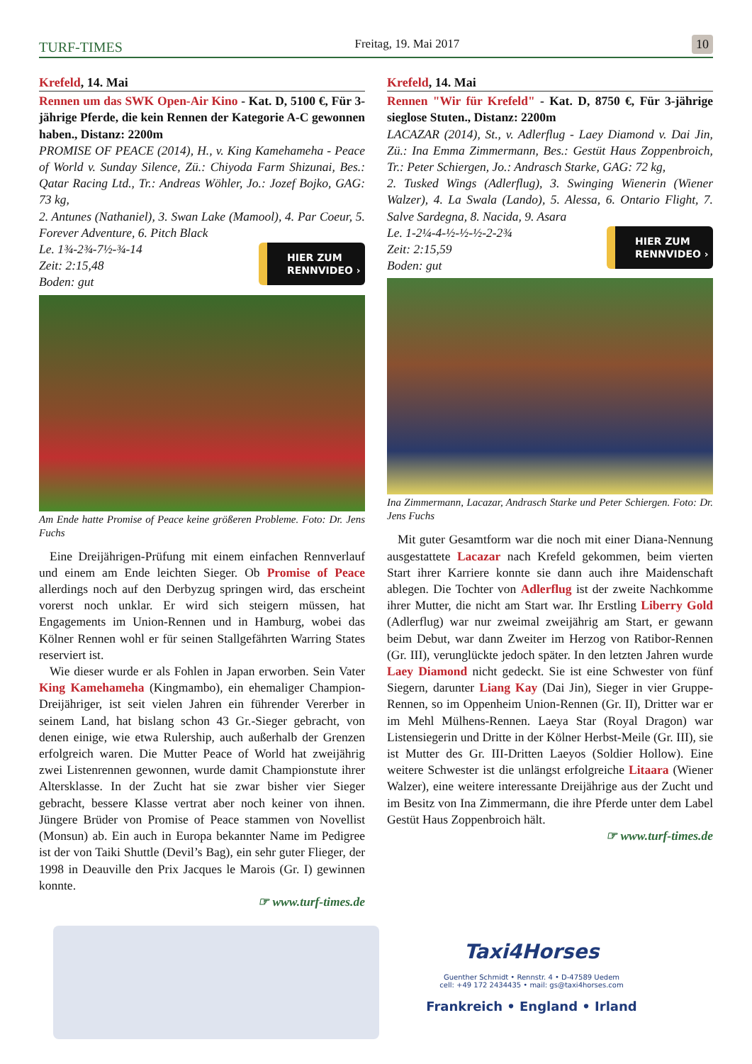TURF-TIMES
Freitag, 19. Mai 2017
10
Krefeld, 14. Mai
Rennen um das SWK Open-Air Kino - Kat. D, 5100 €, Für 3-jährige Pferde, die kein Rennen der Kategorie A-C gewonnen haben., Distanz: 2200m
PROMISE OF PEACE (2014), H., v. King Kamehameha - Peace of World v. Sunday Silence, Zü.: Chiyoda Farm Shizunai, Bes.: Qatar Racing Ltd., Tr.: Andreas Wöhler, Jo.: Jozef Bojko, GAG: 73 kg,
2. Antunes (Nathaniel), 3. Swan Lake (Mamool), 4. Par Coeur, 5. Forever Adventure, 6. Pitch Black
HIER ZUM
RENNVIDEO ›
Le. 1¾-2¾-7½-¾-14
Zeit: 2:15,48
Boden: gut
Am Ende hatte Promise of Peace keine größeren Probleme. Foto: Dr. Jens Fuchs
Eine Dreijährigen-Prüfung mit einem einfachen Rennverlauf und einem am Ende leichten Sieger. Ob Promise of Peace allerdings noch auf den Derbyzug springen wird, das erscheint vorerst noch unklar. Er wird sich steigern müssen, hat Engagements im Union-Rennen und in Hamburg, wobei das Kölner Rennen wohl er für seinen Stallgefährten Warring States reserviert ist.
Wie dieser wurde er als Fohlen in Japan erworben. Sein Vater King Kamehameha (Kingmambo), ein ehemaliger Champion-Dreijähriger, ist seit vielen Jahren ein führender Vererber in seinem Land, hat bislang schon 43 Gr.-Sieger gebracht, von denen einige, wie etwa Rulership, auch außerhalb der Grenzen erfolgreich waren. Die Mutter Peace of World hat zweijährig zwei Listenrennen gewonnen, wurde damit Championstute ihrer Altersklasse. In der Zucht hat sie zwar bisher vier Sieger gebracht, bessere Klasse vertrat aber noch keiner von ihnen. Jüngere Brüder von Promise of Peace stammen von Novellist (Monsun) ab. Ein auch in Europa bekannter Name im Pedigree ist der von Taiki Shuttle (Devil’s Bag), ein sehr guter Flieger, der 1998 in Deauville den Prix Jacques le Marois (Gr. I) gewinnen konnte.
☞ www.turf-times.de
Krefeld, 14. Mai
Rennen "Wir für Krefeld" - Kat. D, 8750 €, Für 3-jährige sieglose Stuten., Distanz: 2200m
LACAZAR (2014), St., v. Adlerflug - Laey Diamond v. Dai Jin, Zü.: Ina Emma Zimmermann, Bes.: Gestüt Haus Zoppenbroich, Tr.: Peter Schiergen, Jo.: Andrasch Starke, GAG: 72 kg,
2. Tusked Wings (Adlerflug), 3. Swinging Wienerin (Wiener Walzer), 4. La Swala (Lando), 5. Alessa, 6. Ontario Flight, 7. Salve Sardegna, 8. Nacida, 9. Asara
HIER ZUM
RENNVIDEO ›
Le. 1-2¼-4-½-½-½-2-2¾
Zeit: 2:15,59
Boden: gut
Ina Zimmermann, Lacazar, Andrasch Starke und Peter Schiergen. Foto: Dr. Jens Fuchs
Mit guter Gesamtform war die noch mit einer Diana-Nennung ausgestattete Lacazar nach Krefeld gekommen, beim vierten Start ihrer Karriere konnte sie dann auch ihre Maidenschaft ablegen. Die Tochter von Adlerflug ist der zweite Nachkomme ihrer Mutter, die nicht am Start war. Ihr Erstling Liberry Gold (Adlerflug) war nur zweimal zweijährig am Start, er gewann beim Debut, war dann Zweiter im Herzog von Ratibor-Rennen (Gr. III), verunglückte jedoch später. In den letzten Jahren wurde Laey Diamond nicht gedeckt. Sie ist eine Schwester von fünf Siegern, darunter Liang Kay (Dai Jin), Sieger in vier Gruppe-Rennen, so im Oppenheim Union-Rennen (Gr. II), Dritter war er im Mehl Mülhens-Rennen. Laeya Star (Royal Dragon) war Listensiegerin und Dritte in der Kölner Herbst-Meile (Gr. III), sie ist Mutter des Gr. III-Dritten Laeyos (Soldier Hollow). Eine weitere Schwester ist die unlängst erfolgreiche Litaara (Wiener Walzer), eine weitere interessante Dreijährige aus der Zucht und im Besitz von Ina Zimmermann, die ihre Pferde unter dem Label Gestüt Haus Zoppenbroich hält.
☞ www.turf-times.de
Taxi4Horses
Guenther Schmidt • Rennstr. 4 • D-47589 Uedem
cell: +49 172 2434435 • mail: gs@taxi4horses.com
Frankreich • England • Irland